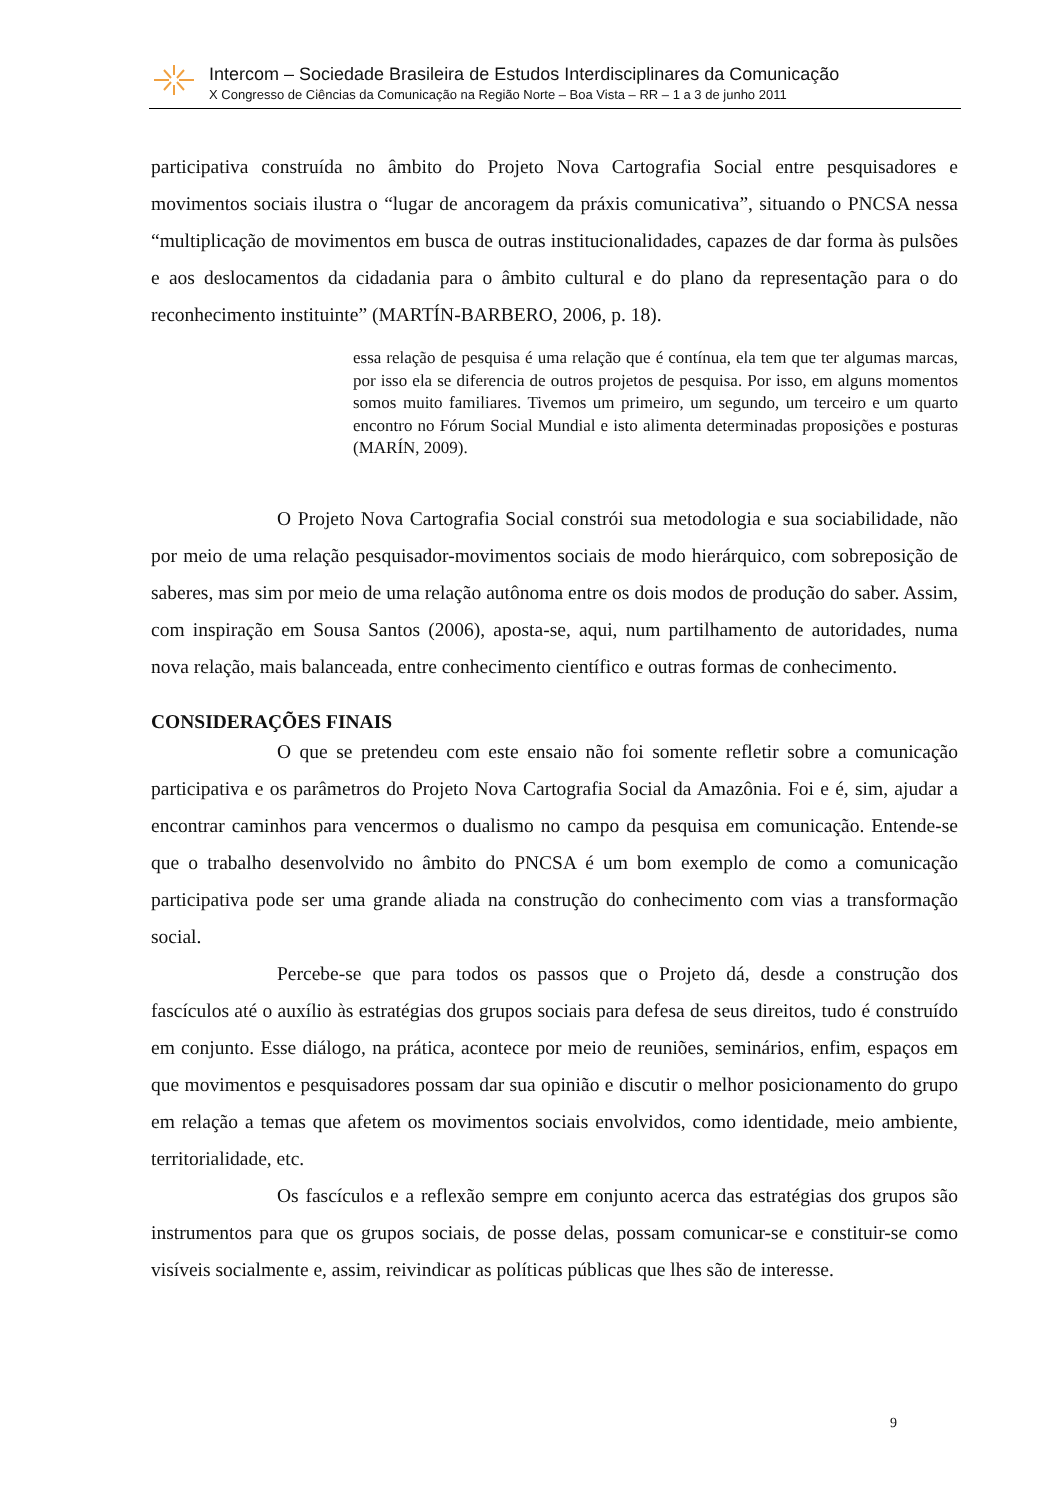Intercom – Sociedade Brasileira de Estudos Interdisciplinares da Comunicação
X Congresso de Ciências da Comunicação na Região Norte – Boa Vista – RR – 1 a 3 de junho 2011
participativa construída no âmbito do Projeto Nova Cartografia Social entre pesquisadores e movimentos sociais ilustra o “lugar de ancoragem da práxis comunicativa”, situando o PNCSA nessa “multiplicação de movimentos em busca de outras institucionalidades, capazes de dar forma às pulsões e aos deslocamentos da cidadania para o âmbito cultural e do plano da representação para o do reconhecimento instituinte” (MARTÍN-BARBERO, 2006, p. 18).
essa relação de pesquisa é uma relação que é contínua, ela tem que ter algumas marcas, por isso ela se diferencia de outros projetos de pesquisa. Por isso, em alguns momentos somos muito familiares. Tivemos um primeiro, um segundo, um terceiro e um quarto encontro no Fórum Social Mundial e isto alimenta determinadas proposições e posturas (MARÍN, 2009).
O Projeto Nova Cartografia Social constrói sua metodologia e sua sociabilidade, não por meio de uma relação pesquisador-movimentos sociais de modo hierárquico, com sobreposição de saberes, mas sim por meio de uma relação autônoma entre os dois modos de produção do saber. Assim, com inspiração em Sousa Santos (2006), aposta-se, aqui, num partilhamento de autoridades, numa nova relação, mais balanceada, entre conhecimento científico e outras formas de conhecimento.
CONSIDERAÇÕES FINAIS
O que se pretendeu com este ensaio não foi somente refletir sobre a comunicação participativa e os parâmetros do Projeto Nova Cartografia Social da Amazônia. Foi e é, sim, ajudar a encontrar caminhos para vencermos o dualismo no campo da pesquisa em comunicação. Entende-se que o trabalho desenvolvido no âmbito do PNCSA é um bom exemplo de como a comunicação participativa pode ser uma grande aliada na construção do conhecimento com vias a transformação social.
Percebe-se que para todos os passos que o Projeto dá, desde a construção dos fascículos até o auxílio às estratégias dos grupos sociais para defesa de seus direitos, tudo é construído em conjunto. Esse diálogo, na prática, acontece por meio de reuniões, seminários, enfim, espaços em que movimentos e pesquisadores possam dar sua opinião e discutir o melhor posicionamento do grupo em relação a temas que afetem os movimentos sociais envolvidos, como identidade, meio ambiente, territorialidade, etc.
Os fascículos e a reflexão sempre em conjunto acerca das estratégias dos grupos são instrumentos para que os grupos sociais, de posse delas, possam comunicar-se e constituir-se como visíveis socialmente e, assim, reivindicar as políticas públicas que lhes são de interesse.
9